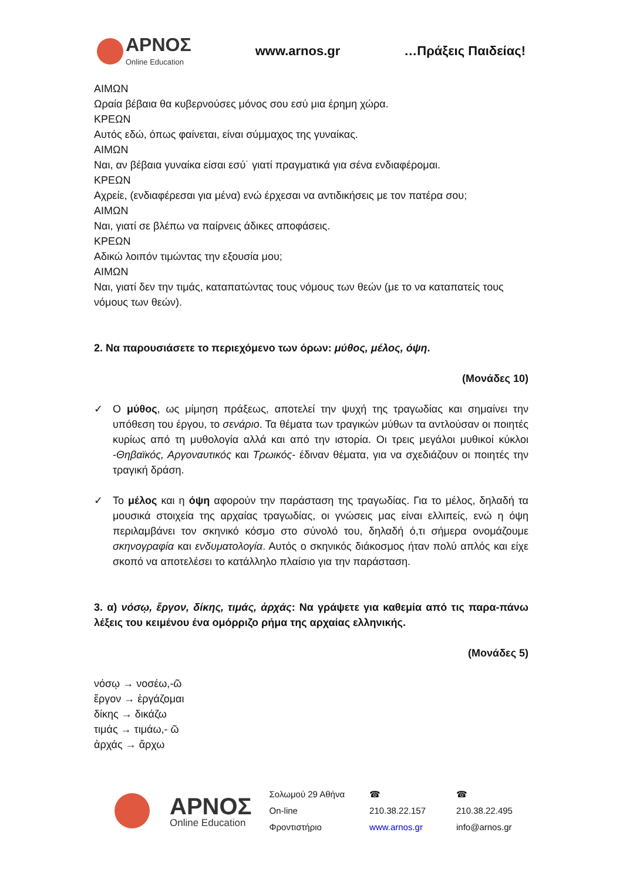ΑΡΝΟΣ
Online Education
www.arnos.gr …Πράξεις Παιδείας!
ΑΙΜΩΝ
Ωραία βέβαια θα κυβερνούσες μόνος σου εσύ μια έρημη χώρα.
ΚΡΕΩΝ
Αυτός εδώ, όπως φαίνεται, είναι σύμμαχος της γυναίκας.
ΑΙΜΩΝ
Ναι, αν βέβαια γυναίκα είσαι εσύ˙ γιατί πραγματικά για σένα ενδιαφέρομαι.
ΚΡΕΩΝ
Αχρείε, (ενδιαφέρεσαι για μένα) ενώ έρχεσαι να αντιδικήσεις με τον πατέρα σου;
ΑΙΜΩΝ
Ναι, γιατί σε βλέπω να παίρνεις άδικες αποφάσεις.
ΚΡΕΩΝ
Αδικώ λοιπόν τιμώντας την εξουσία μου;
ΑΙΜΩΝ
Ναι, γιατί δεν την τιμάς, καταπατώντας τους νόμους των θεών (με το να καταπατείς τους νόμους των θεών).
2. Να παρουσιάσετε το περιεχόμενο των όρων: μύθος, μέλος, όψη.
(Μονάδες 10)
✓ Ο μύθος, ως μίμηση πράξεως, αποτελεί την ψυχή της τραγωδίας και σημαίνει την υπόθεση του έργου, το σενάριο. Τα θέματα των τραγικών μύθων τα αντλούσαν οι ποιητές κυρίως από τη μυθολογία αλλά και από την ιστορία. Οι τρεις μεγάλοι μυθικοί κύκλοι -Θηβαϊκός, Αργοναυτικός και Τρωικός- έδιναν θέματα, για να σχεδιάζουν οι ποιητές την τραγική δράση.
✓ Το μέλος και η όψη αφορούν την παράσταση της τραγωδίας. Για το μέλος, δηλαδή τα μουσικά στοιχεία της αρχαίας τραγωδίας, οι γνώσεις μας είναι ελλιπείς, ενώ η όψη περιλαμβάνει τον σκηνικό κόσμο στο σύνολό του, δηλαδή ό,τι σήμερα ονομάζουμε σκηνογραφία και ενδυματολογία. Αυτός ο σκηνικός διάκοσμος ήταν πολύ απλός και είχε σκοπό να αποτελέσει το κατάλληλο πλαίσιο για την παράσταση.
3. α) νόσῳ, ἔργον, δίκης, τιμάς, ἀρχάς: Να γράψετε για καθεμία από τις παρα-πάνω λέξεις του κειμένου ένα ομόρριζο ρήμα της αρχαίας ελληνικής.
(Μονάδες 5)
νόσῳ → νοσέω,-ῶ
ἔργον → ἐργάζομαι
δίκης → δικάζω
τιμάς → τιμάω,- ῶ
ἀρχάς → ἄρχω
ΑΡΝΟΣ
Online Education
Σολωμού 29 Αθήνα
On-line Φροντιστήριο
☎ 210.38.22.157
www.arnos.gr
☎ 210.38.22.495
info@arnos.gr